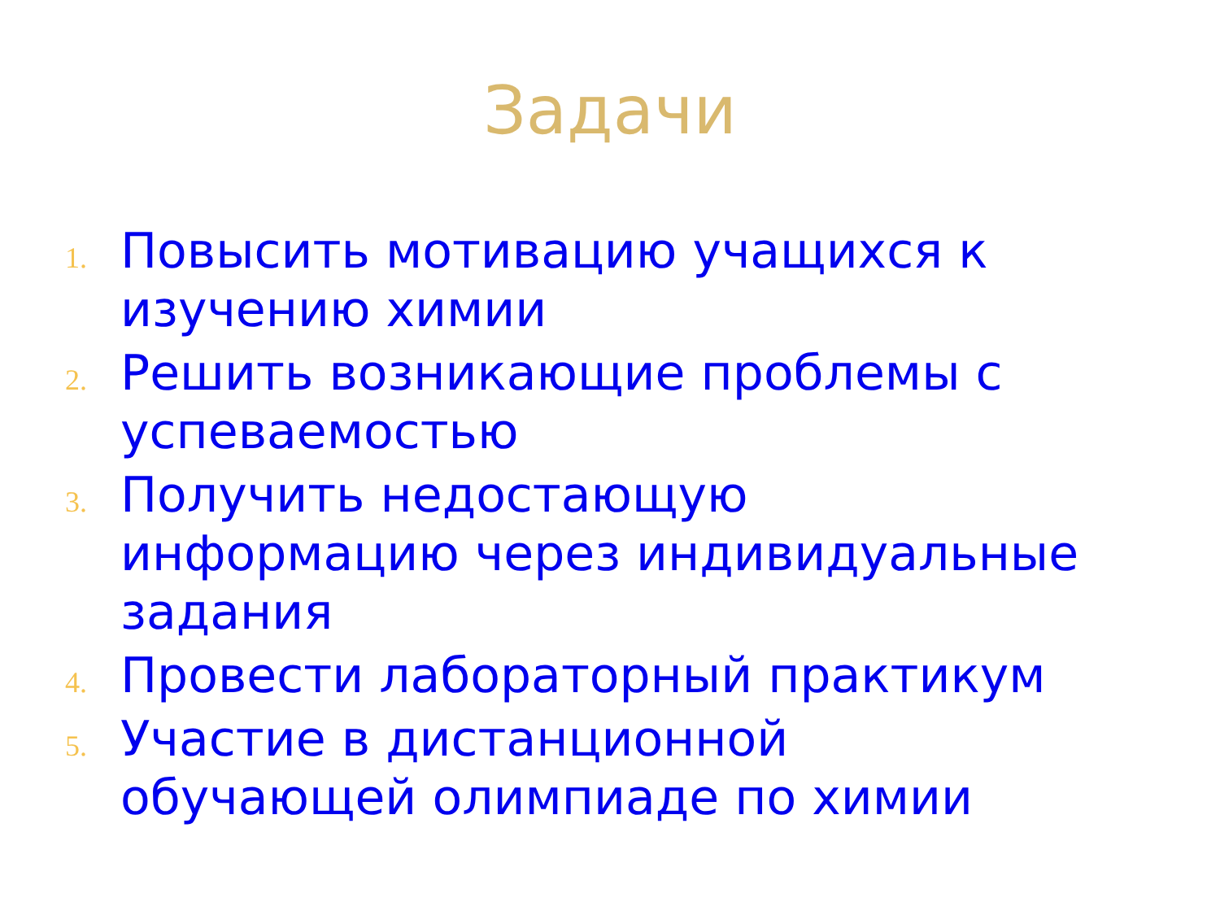Задачи
1.
Повысить мотивацию учащихся к изучению химии
2.
Решить возникающие проблемы с успеваемостью
3.
Получить недостающую информацию через индивидуальные задания
4.
Провести лабораторный практикум
5.
Участие в дистанционной обучающей олимпиаде по химии